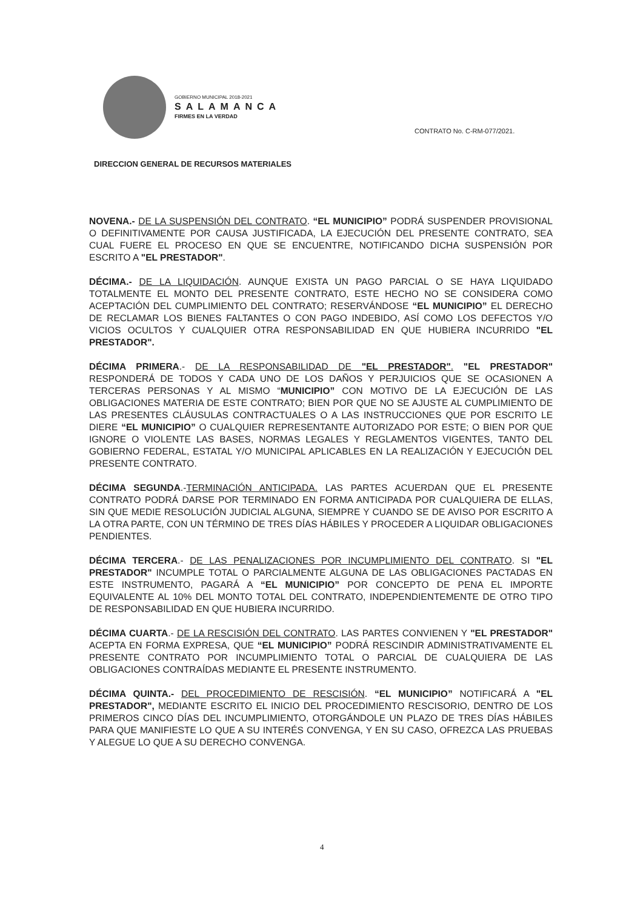GOBIERNO MUNICIPAL 2018-2021
SALAMANCA
FIRMES EN LA VERDAD
CONTRATO No. C-RM-077/2021.
DIRECCION GENERAL DE RECURSOS MATERIALES
NOVENA.- DE LA SUSPENSIÓN DEL CONTRATO. “EL MUNICIPIO” PODRÁ SUSPENDER PROVISIONAL O DEFINITIVAMENTE POR CAUSA JUSTIFICADA, LA EJECUCIÓN DEL PRESENTE CONTRATO, SEA CUAL FUERE EL PROCESO EN QUE SE ENCUENTRE, NOTIFICANDO DICHA SUSPENSIÓN POR ESCRITO A "EL PRESTADOR".
DÉCIMA.- DE LA LIQUIDACIÓN. AUNQUE EXISTA UN PAGO PARCIAL O SE HAYA LIQUIDADO TOTALMENTE EL MONTO DEL PRESENTE CONTRATO, ESTE HECHO NO SE CONSIDERA COMO ACEPTACIÓN DEL CUMPLIMIENTO DEL CONTRATO; RESERVÁNDOSE “EL MUNICIPIO” EL DERECHO DE RECLAMAR LOS BIENES FALTANTES O CON PAGO INDEBIDO, ASÍ COMO LOS DEFECTOS Y/O VICIOS OCULTOS Y CUALQUIER OTRA RESPONSABILIDAD EN QUE HUBIERA INCURRIDO "EL PRESTADOR".
DÉCIMA PRIMERA.- DE LA RESPONSABILIDAD DE "EL PRESTADOR". "EL PRESTADOR" RESPONDERÁ DE TODOS Y CADA UNO DE LOS DAÑOS Y PERJUICIOS QUE SE OCASIONEN A TERCERAS PERSONAS Y AL MISMO “MUNICIPIO” CON MOTIVO DE LA EJECUCIÓN DE LAS OBLIGACIONES MATERIA DE ESTE CONTRATO; BIEN POR QUE NO SE AJUSTE AL CUMPLIMIENTO DE LAS PRESENTES CLÁUSULAS CONTRACTUALES O A LAS INSTRUCCIONES QUE POR ESCRITO LE DIERE “EL MUNICIPIO” O CUALQUIER REPRESENTANTE AUTORIZADO POR ESTE; O BIEN POR QUE IGNORE O VIOLENTE LAS BASES, NORMAS LEGALES Y REGLAMENTOS VIGENTES, TANTO DEL GOBIERNO FEDERAL, ESTATAL Y/O MUNICIPAL APLICABLES EN LA REALIZACIÓN Y EJECUCIÓN DEL PRESENTE CONTRATO.
DÉCIMA SEGUNDA.-TERMINACIÓN ANTICIPADA. LAS PARTES ACUERDAN QUE EL PRESENTE CONTRATO PODRÁ DARSE POR TERMINADO EN FORMA ANTICIPADA POR CUALQUIERA DE ELLAS, SIN QUE MEDIE RESOLUCIÓN JUDICIAL ALGUNA, SIEMPRE Y CUANDO SE DE AVISO POR ESCRITO A LA OTRA PARTE, CON UN TÉRMINO DE TRES DÍAS HÁBILES Y PROCEDER A LIQUIDAR OBLIGACIONES PENDIENTES.
DÉCIMA TERCERA.- DE LAS PENALIZACIONES POR INCUMPLIMIENTO DEL CONTRATO. SI "EL PRESTADOR" INCUMPLE TOTAL O PARCIALMENTE ALGUNA DE LAS OBLIGACIONES PACTADAS EN ESTE INSTRUMENTO, PAGARÁ A “EL MUNICIPIO” POR CONCEPTO DE PENA EL IMPORTE EQUIVALENTE AL 10% DEL MONTO TOTAL DEL CONTRATO, INDEPENDIENTEMENTE DE OTRO TIPO DE RESPONSABILIDAD EN QUE HUBIERA INCURRIDO.
DÉCIMA CUARTA.- DE LA RESCISIÓN DEL CONTRATO. LAS PARTES CONVIENEN Y "EL PRESTADOR" ACEPTA EN FORMA EXPRESA, QUE “EL MUNICIPIO” PODRÁ RESCINDIR ADMINISTRATIVAMENTE EL PRESENTE CONTRATO POR INCUMPLIMIENTO TOTAL O PARCIAL DE CUALQUIERA DE LAS OBLIGACIONES CONTRAÍDAS MEDIANTE EL PRESENTE INSTRUMENTO.
DÉCIMA QUINTA.- DEL PROCEDIMIENTO DE RESCISIÓN. “EL MUNICIPIO” NOTIFICARÁ A "EL PRESTADOR", MEDIANTE ESCRITO EL INICIO DEL PROCEDIMIENTO RESCISORIO, DENTRO DE LOS PRIMEROS CINCO DÍAS DEL INCUMPLIMIENTO, OTORGÁNDOLE UN PLAZO DE TRES DÍAS HÁBILES PARA QUE MANIFIESTE LO QUE A SU INTERÉS CONVENGA, Y EN SU CASO, OFREZCA LAS PRUEBAS Y ALEGUE LO QUE A SU DERECHO CONVENGA.
4